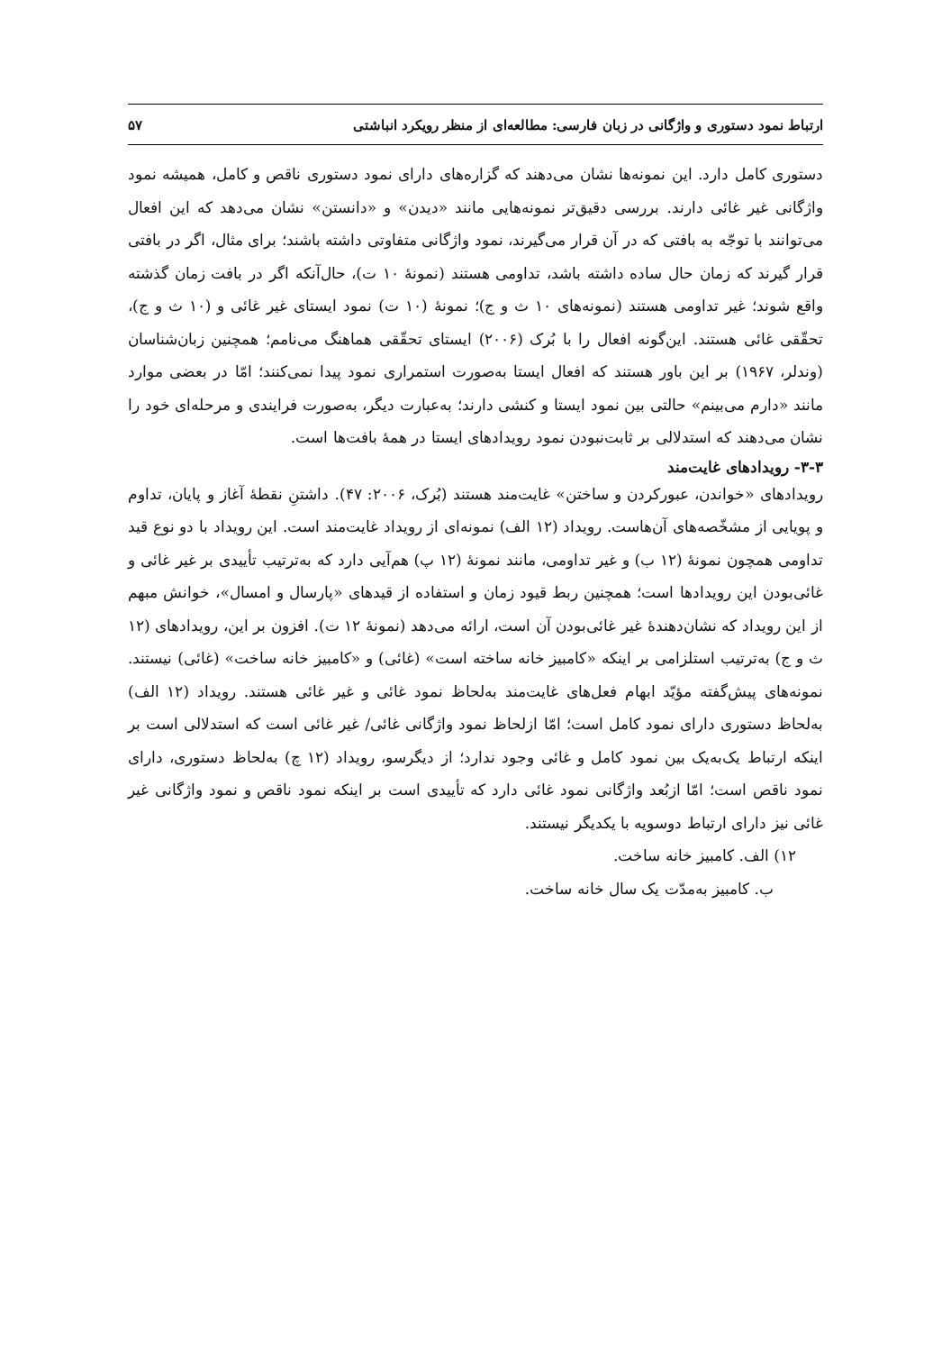ارتباط نمود دستوری و واژگانی در زبان فارسی: مطالعه‌ای از منظر رویکرد انباشتی ۵۷
دستوری کامل دارد. این نمونه‌ها نشان می‌دهند که گزاره‌های دارای نمود دستوری ناقص و کامل، همیشه نمود واژگانی غیر غائی دارند. بررسی دقیق‌تر نمونه‌هایی مانند «دیدن» و «دانستن» نشان می‌دهد که این افعال می‌توانند با توجّه به بافتی که در آن قرار می‌گیرند، نمود واژگانی متفاوتی داشته باشند؛ برای مثال، اگر در بافتی قرار گیرند که زمان حال ساده داشته باشد، تداومی هستند (نمونهٔ ۱۰ ت)، حال‌آنکه اگر در بافت زمان گذشته واقع شوند؛ غیر تداومی هستند (نمونه‌های ۱۰ ث و ج)؛ نمونهٔ (۱۰ ت) نمود ایستای غیر غائی و (۱۰ ث و ج)، تحقّقی غائی هستند. این‌گونه افعال را با بُرک (۲۰۰۶) ایستای تحقّقی هماهنگ می‌نامم؛ همچنین زبان‌شناسان (وندلر، ۱۹۶۷) بر این باور هستند که افعال ایستا به‌صورت استمراری نمود پیدا نمی‌کنند؛ امّا در بعضی موارد مانند «دارم می‌بینم» حالتی بین نمود ایستا و کنشی دارند؛ به‌عبارت دیگر، به‌صورت فرایندی و مرحله‌ای خود را نشان می‌دهند که استدلالی بر ثابت‌نبودن نمود رویدادهای ایستا در همهٔ بافت‌ها است.
۳-۳- رویدادهای غایت‌مند
رویدادهای «خواندن، عبورکردن و ساختن» غایت‌مند هستند (بُرک، ۲۰۰۶: ۴۷). داشتنِ نقطهٔ آغاز و پایان، تداوم و پویایی از مشخّصه‌های آن‌هاست. رویداد (۱۲ الف) نمونه‌ای از رویداد غایت‌مند است. این رویداد با دو نوع قید تداومی همچون نمونهٔ (۱۲ ب) و غیر تداومی، مانند نمونهٔ (۱۲ پ) هم‌آیی دارد که به‌ترتیب تأییدی بر غیر غائی و غائی‌بودن این رویدادها است؛ همچنین ربط قیود زمان و استفاده از قیدهای «پارسال و امسال»، خوانش مبهم از این رویداد که نشان‌دهندهٔ غیر غائی‌بودن آن است، ارائه می‌دهد (نمونهٔ ۱۲ ت). افزون بر این، رویدادهای (۱۲ ث و ج) به‌ترتیب استلزامی بر اینکه «کامبیز خانه ساخته است» (غائی) و «کامبیز خانه ساخت» (غائی) نیستند. نمونه‌های پیش‌گفته مؤیّد ابهام فعل‌های غایت‌مند به‌لحاظ نمود غائی و غیر غائی هستند. رویداد (۱۲ الف) به‌لحاظ دستوری دارای نمود کامل است؛ امّا ازلحاظ نمود واژگانی غائی/ غیر غائی است که استدلالی است بر اینکه ارتباط یک‌به‌یک بین نمود کامل و غائی وجود ندارد؛ از دیگرسو، رویداد (۱۲ چ) به‌لحاظ دستوری، دارای نمود ناقص است؛ امّا ازبُعد واژگانی نمود غائی دارد که تأییدی است بر اینکه نمود ناقص و نمود واژگانی غیر غائی نیز دارای ارتباط دوسویه با یکدیگر نیستند.
۱۲) الف. کامبیز خانه ساخت.
ب. کامبیز به‌مدّت یک سال خانه ساخت.